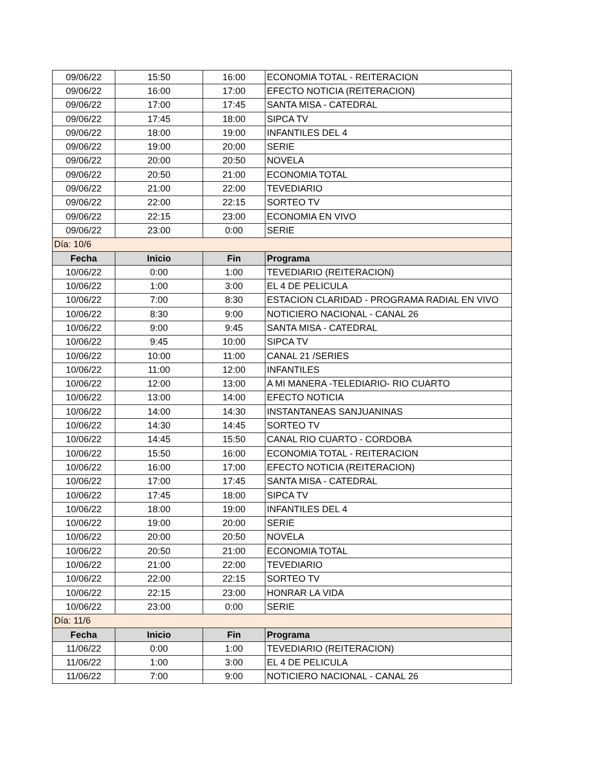| 09/06/22 | 15:50 | 16:00 | ECONOMIA TOTAL - REITERACION |
| 09/06/22 | 16:00 | 17:00 | EFECTO NOTICIA (REITERACION) |
| 09/06/22 | 17:00 | 17:45 | SANTA MISA - CATEDRAL |
| 09/06/22 | 17:45 | 18:00 | SIPCA TV |
| 09/06/22 | 18:00 | 19:00 | INFANTILES DEL 4 |
| 09/06/22 | 19:00 | 20:00 | SERIE |
| 09/06/22 | 20:00 | 20:50 | NOVELA |
| 09/06/22 | 20:50 | 21:00 | ECONOMIA TOTAL |
| 09/06/22 | 21:00 | 22:00 | TEVEDIARIO |
| 09/06/22 | 22:00 | 22:15 | SORTEO TV |
| 09/06/22 | 22:15 | 23:00 | ECONOMIA EN VIVO |
| 09/06/22 | 23:00 | 0:00 | SERIE |
| Día: 10/6 | | | |
| Fecha | Inicio | Fin | Programa |
| 10/06/22 | 0:00 | 1:00 | TEVEDIARIO (REITERACION) |
| 10/06/22 | 1:00 | 3:00 | EL 4 DE PELICULA |
| 10/06/22 | 7:00 | 8:30 | ESTACION CLARIDAD - PROGRAMA RADIAL EN VIVO |
| 10/06/22 | 8:30 | 9:00 | NOTICIERO NACIONAL - CANAL 26 |
| 10/06/22 | 9:00 | 9:45 | SANTA MISA - CATEDRAL |
| 10/06/22 | 9:45 | 10:00 | SIPCA TV |
| 10/06/22 | 10:00 | 11:00 | CANAL 21 /SERIES |
| 10/06/22 | 11:00 | 12:00 | INFANTILES |
| 10/06/22 | 12:00 | 13:00 | A MI MANERA -TELEDIARIO- RIO CUARTO |
| 10/06/22 | 13:00 | 14:00 | EFECTO NOTICIA |
| 10/06/22 | 14:00 | 14:30 | INSTANTANEAS SANJUANINAS |
| 10/06/22 | 14:30 | 14:45 | SORTEO TV |
| 10/06/22 | 14:45 | 15:50 | CANAL RIO CUARTO - CORDOBA |
| 10/06/22 | 15:50 | 16:00 | ECONOMIA TOTAL - REITERACION |
| 10/06/22 | 16:00 | 17:00 | EFECTO NOTICIA (REITERACION) |
| 10/06/22 | 17:00 | 17:45 | SANTA MISA - CATEDRAL |
| 10/06/22 | 17:45 | 18:00 | SIPCA TV |
| 10/06/22 | 18:00 | 19:00 | INFANTILES DEL 4 |
| 10/06/22 | 19:00 | 20:00 | SERIE |
| 10/06/22 | 20:00 | 20:50 | NOVELA |
| 10/06/22 | 20:50 | 21:00 | ECONOMIA TOTAL |
| 10/06/22 | 21:00 | 22:00 | TEVEDIARIO |
| 10/06/22 | 22:00 | 22:15 | SORTEO TV |
| 10/06/22 | 22:15 | 23:00 | HONRAR LA VIDA |
| 10/06/22 | 23:00 | 0:00 | SERIE |
| Día: 11/6 | | | |
| Fecha | Inicio | Fin | Programa |
| 11/06/22 | 0:00 | 1:00 | TEVEDIARIO (REITERACION) |
| 11/06/22 | 1:00 | 3:00 | EL 4 DE PELICULA |
| 11/06/22 | 7:00 | 9:00 | NOTICIERO NACIONAL - CANAL 26 |